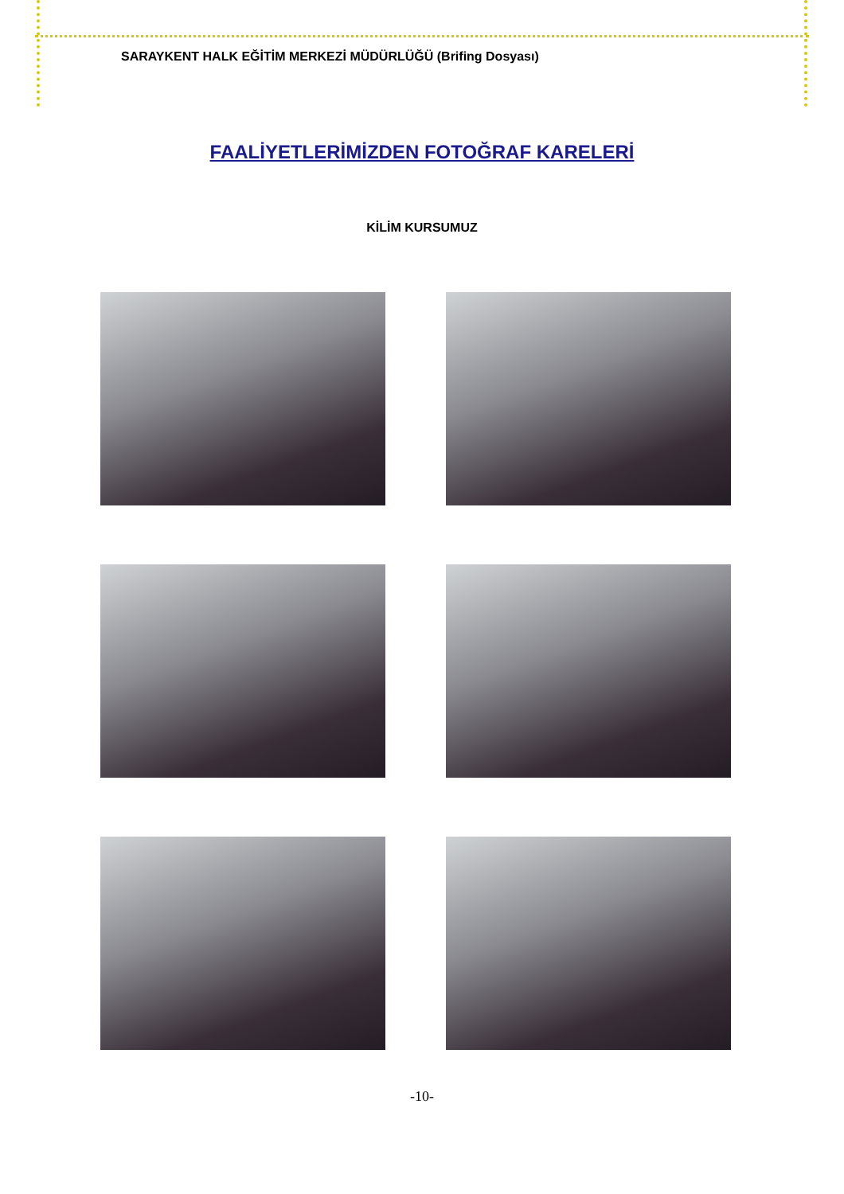SARAYKENT HALK EĞİTİM MERKEZİ MÜDÜRLÜĞÜ (Brifing Dosyası)
FAALİYETLERİMİZDEN FOTOĞRAF KARELERİ
KİLİM KURSUMUZ
-10-